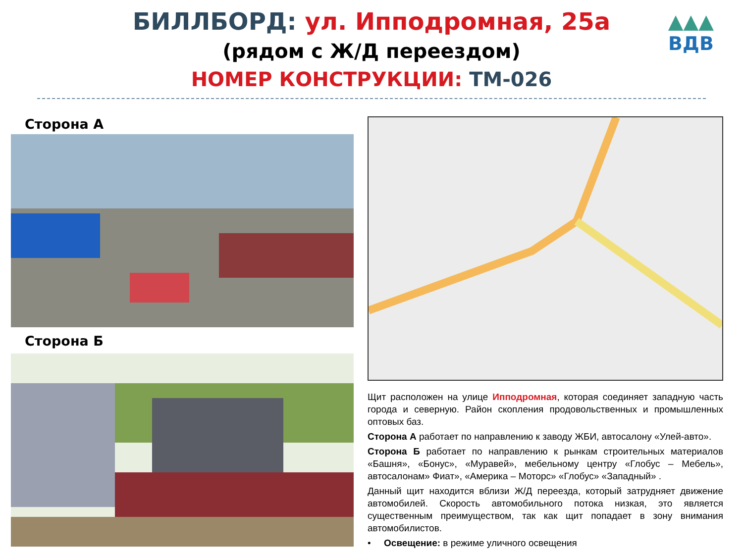БИЛЛБОРД: ул. Ипподромная, 25а
(рядом с Ж/Д переездом)
НОМЕР КОНСТРУКЦИИ: ТМ-026
▲▲▲
ВДВ
Сторона А
Сторона Б
Щит расположен на улице Ипподромная, которая соединяет западную часть города и северную. Район скопления продовольственных и промышленных оптовых баз.
Сторона А работает по направлению к заводу ЖБИ, автосалону «Улей-авто».
Сторона Б работает по направлению к рынкам строительных материалов «Башня», «Бонус», «Муравей», мебельному центру «Глобус – Мебель», автосалонам» Фиат», «Америка – Моторс» «Глобус» «Западный» .
Данный щит находится вблизи Ж/Д переезда, который затрудняет движение автомобилей. Скорость автомобильного потока низкая, это является существенным преимуществом, так как щит попадает в зону внимания автомобилистов.
• Освещение: в режиме уличного освещения